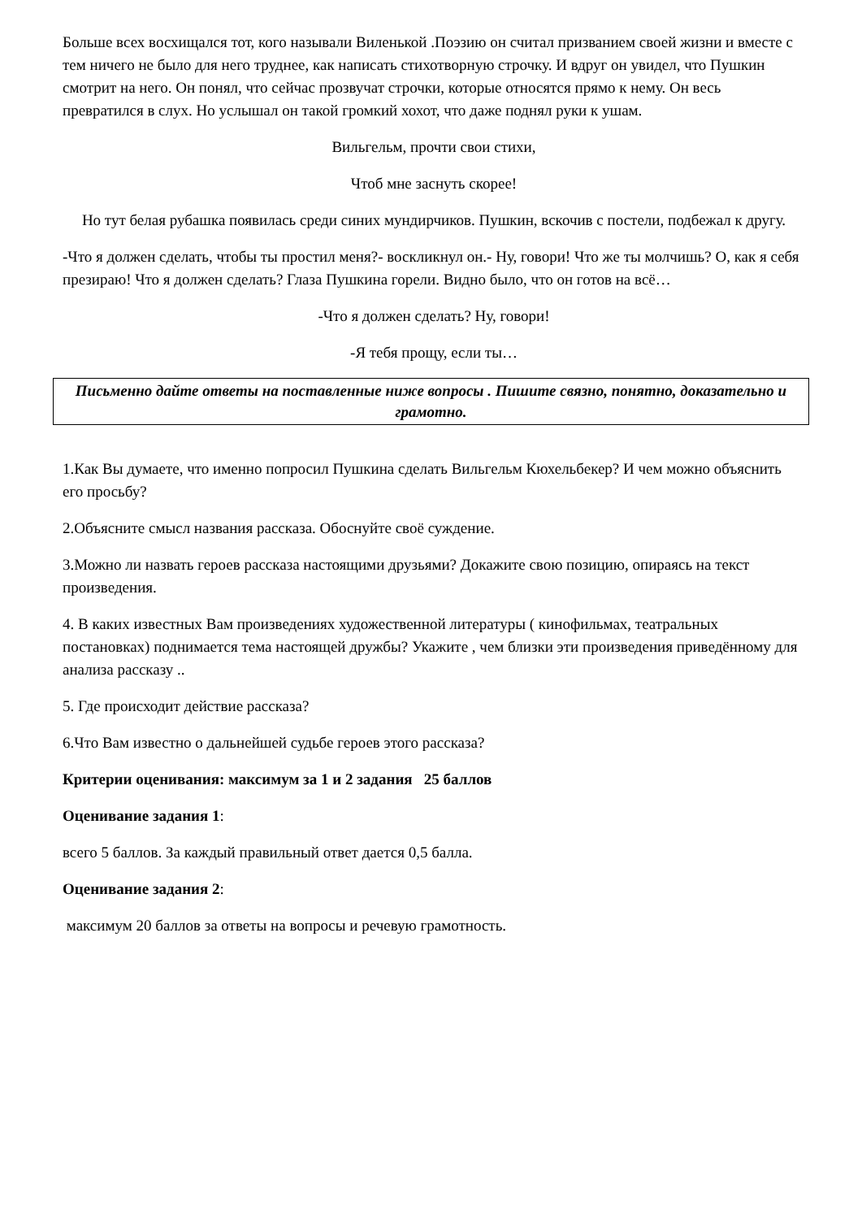Больше всех восхищался тот, кого называли Виленькой .Поэзию он считал призванием своей жизни и вместе с тем ничего не было для него труднее, как написать стихотворную строчку. И вдруг он увидел, что Пушкин смотрит на него. Он понял, что сейчас прозвучат строчки, которые относятся прямо к нему. Он весь превратился в слух. Но услышал он такой громкий хохот, что даже поднял руки к ушам.
Вильгельм, прочти свои стихи,
Чтоб мне заснуть скорее!
Но тут белая рубашка появилась среди синих мундирчиков. Пушкин, вскочив с постели, подбежал к другу.
-Что я должен сделать, чтобы ты простил меня?- воскликнул он.- Ну, говори! Что же ты молчишь? О, как я себя презираю! Что я должен сделать? Глаза Пушкина горели. Видно было, что он готов на всё…
-Что я должен сделать? Ну, говори!
-Я тебя прощу, если ты…
Письменно дайте ответы на поставленные ниже вопросы . Пишите связно, понятно, доказательно и грамотно.
1.Как Вы думаете, что именно попросил Пушкина сделать Вильгельм Кюхельбекер? И чем можно объяснить его просьбу?
2.Объясните смысл названия рассказа. Обоснуйте своё суждение.
3.Можно ли назвать героев рассказа настоящими друзьями? Докажите свою позицию, опираясь на текст произведения.
4. В каких известных Вам произведениях художественной литературы ( кинофильмах, театральных постановках) поднимается тема настоящей дружбы? Укажите , чем близки эти произведения приведённому для анализа рассказу ..
5. Где происходит действие рассказа?
6.Что Вам известно о дальнейшей судьбе героев этого рассказа?
Критерии оценивания: максимум за 1 и 2 задания 25 баллов
Оценивание задания 1:
всего 5 баллов. За каждый правильный ответ дается 0,5 балла.
Оценивание задания 2:
максимум 20 баллов за ответы на вопросы и речевую грамотность.